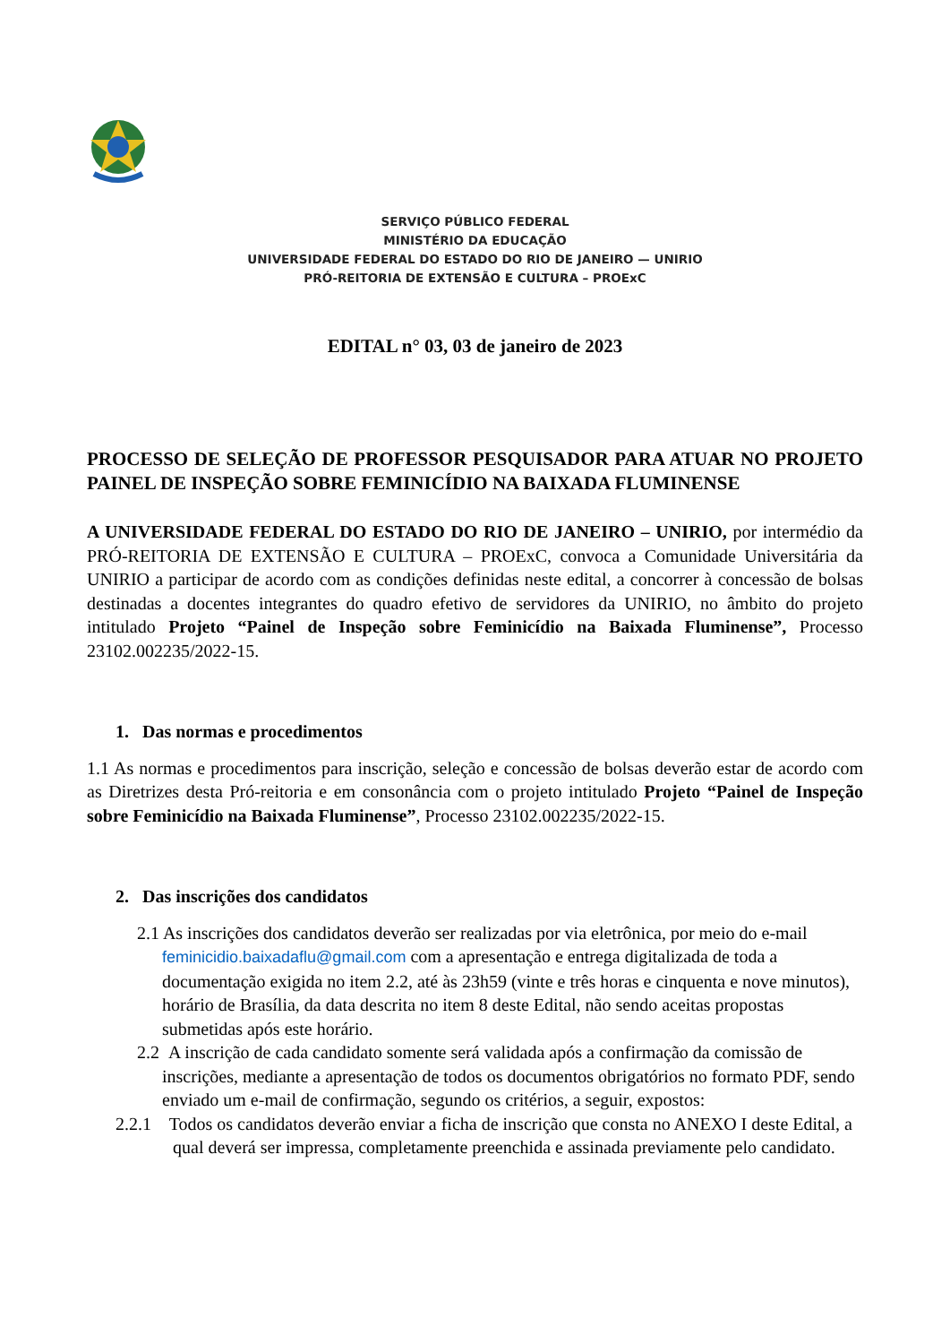SERVIÇO PÚBLICO FEDERAL
MINISTÉRIO DA EDUCAÇÃO
UNIVERSIDADE FEDERAL DO ESTADO DO RIO DE JANEIRO — UNIRIO
PRÓ-REITORIA DE EXTENSÃO E CULTURA – PROExC
EDITAL n° 03, 03 de janeiro de 2023
PROCESSO DE SELEÇÃO DE PROFESSOR PESQUISADOR PARA ATUAR NO PROJETO PAINEL DE INSPEÇÃO SOBRE FEMINICÍDIO NA BAIXADA FLUMINENSE
A UNIVERSIDADE FEDERAL DO ESTADO DO RIO DE JANEIRO – UNIRIO, por intermédio da PRÓ-REITORIA DE EXTENSÃO E CULTURA – PROExC, convoca a Comunidade Universitária da UNIRIO a participar de acordo com as condições definidas neste edital, a concorrer à concessão de bolsas destinadas a docentes integrantes do quadro efetivo de servidores da UNIRIO, no âmbito do projeto intitulado Projeto “Painel de Inspeção sobre Feminicídio na Baixada Fluminense”, Processo 23102.002235/2022-15.
1. Das normas e procedimentos
1.1 As normas e procedimentos para inscrição, seleção e concessão de bolsas deverão estar de acordo com as Diretrizes desta Pró-reitoria e em consonância com o projeto intitulado Projeto “Painel de Inspeção sobre Feminicídio na Baixada Fluminense”, Processo 23102.002235/2022-15.
2. Das inscrições dos candidatos
2.1 As inscrições dos candidatos deverão ser realizadas por via eletrônica, por meio do e-mail feminicidio.baixadaflu@gmail.com com a apresentação e entrega digitalizada de toda a documentação exigida no item 2.2, até às 23h59 (vinte e três horas e cinquenta e nove minutos), horário de Brasília, da data descrita no item 8 deste Edital, não sendo aceitas propostas submetidas após este horário.
2.2 A inscrição de cada candidato somente será validada após a confirmação da comissão de inscrições, mediante a apresentação de todos os documentos obrigatórios no formato PDF, sendo enviado um e-mail de confirmação, segundo os critérios, a seguir, expostos:
2.2.1 Todos os candidatos deverão enviar a ficha de inscrição que consta no ANEXO I deste Edital, a qual deverá ser impressa, completamente preenchida e assinada previamente pelo candidato.